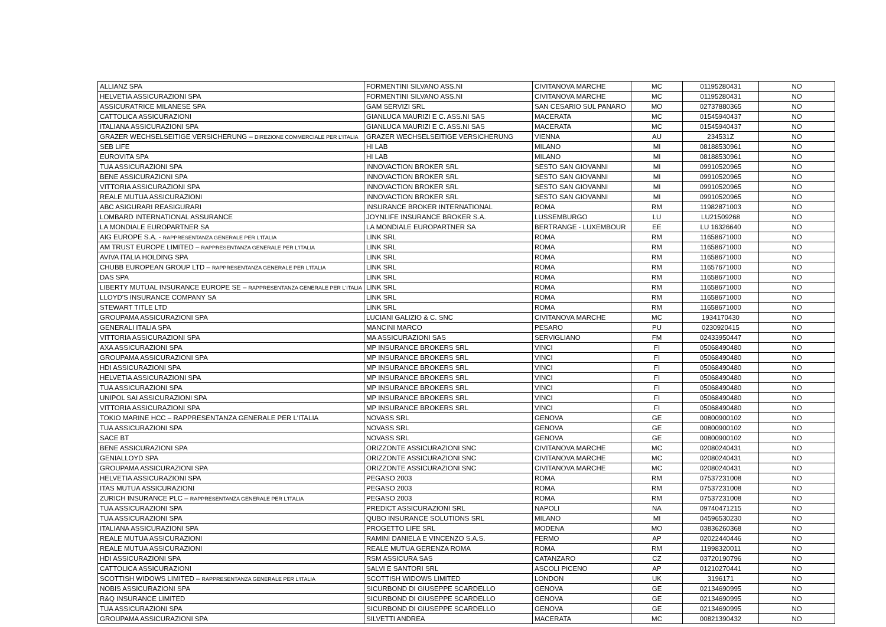| ALLIANZ SPA | FORMENTINI SILVANO ASS.NI | CIVITANOVA MARCHE | MC | 01195280431 | NO |
| HELVETIA ASSICURAZIONI SPA | FORMENTINI SILVANO ASS.NI | CIVITANOVA MARCHE | MC | 01195280431 | NO |
| ASSICURATRICE MILANESE SPA | GAM SERVIZI SRL | SAN CESARIO SUL PANARO | MO | 02737880365 | NO |
| CATTOLICA ASSICURAZIONI | GIANLUCA MAURIZI E C. ASS.NI SAS | MACERATA | MC | 01545940437 | NO |
| ITALIANA ASSICURAZIONI SPA | GIANLUCA MAURIZI E C. ASS.NI SAS | MACERATA | MC | 01545940437 | NO |
| GRAZER WECHSELSEITIGE VERSICHERUNG – DIREZIONE COMMERCIALE PER L'ITALIA | GRAZER WECHSELSEITIGE VERSICHERUNG | VIENNA | AU | 234531Z | NO |
| SEB LIFE | HI LAB | MILANO | MI | 08188530961 | NO |
| EUROVITA SPA | HI LAB | MILANO | MI | 08188530961 | NO |
| TUA ASSICURAZIONI SPA | INNOVACTION BROKER SRL | SESTO SAN GIOVANNI | MI | 09910520965 | NO |
| BENE ASSICURAZIONI SPA | INNOVACTION BROKER SRL | SESTO SAN GIOVANNI | MI | 09910520965 | NO |
| VITTORIA ASSICURAZIONI SPA | INNOVACTION BROKER SRL | SESTO SAN GIOVANNI | MI | 09910520965 | NO |
| REALE MUTUA ASSICURAZIONI | INNOVACTION BROKER SRL | SESTO SAN GIOVANNI | MI | 09910520965 | NO |
| ABC ASIGURARI REASIGURARI | INSURANCE BROKER INTERNATIONAL | ROMA | RM | 11982871003 | NO |
| LOMBARD INTERNATIONAL ASSURANCE | JOYNLIFE INSURANCE BROKER S.A. | LUSSEMBURGO | LU | LU21509268 | NO |
| LA MONDIALE EUROPARTNER SA | LA MONDIALE EUROPARTNER SA | BERTRANGE - LUXEMBOUR | EE | LU 16326640 | NO |
| AIG EUROPE S.A. - RAPPRESENTANZA GENERALE PER L'ITALIA | LINK SRL | ROMA | RM | 11658671000 | NO |
| AM TRUST EUROPE LIMITED – RAPPRESENTANZA GENERALE PER L'ITALIA | LINK SRL | ROMA | RM | 11658671000 | NO |
| AVIVA ITALIA HOLDING SPA | LINK SRL | ROMA | RM | 11658671000 | NO |
| CHUBB EUROPEAN GROUP LTD – RAPPRESENTANZA GENERALE PER L'ITALIA | LINK SRL | ROMA | RM | 11657671000 | NO |
| DAS SPA | LINK SRL | ROMA | RM | 11658671000 | NO |
| LIBERTY MUTUAL INSURANCE EUROPE SE – RAPPRESENTANZA GENERALE PER L'ITALIA | LINK SRL | ROMA | RM | 11658671000 | NO |
| LLOYD'S INSURANCE COMPANY SA | LINK SRL | ROMA | RM | 11658671000 | NO |
| STEWART TITLE LTD | LINK SRL | ROMA | RM | 11658671000 | NO |
| GROUPAMA ASSICURAZIONI SPA | LUCIANI GALIZIO & C. SNC | CIVITANOVA MARCHE | MC | 1934170430 | NO |
| GENERALI ITALIA SPA | MANCINI MARCO | PESARO | PU | 0230920415 | NO |
| VITTORIA ASSICURAZIONI SPA | MA ASSICURAZIONI SAS | SERVIGLIANO | FM | 02433950447 | NO |
| AXA ASSICURAZIONI SPA | MP INSURANCE BROKERS SRL | VINCI | FI | 05068490480 | NO |
| GROUPAMA ASSICURAZIONI SPA | MP INSURANCE BROKERS SRL | VINCI | FI | 05068490480 | NO |
| HDI ASSICURAZIONI SPA | MP INSURANCE BROKERS SRL | VINCI | FI | 05068490480 | NO |
| HELVETIA ASSICURAZIONI SPA | MP INSURANCE BROKERS SRL | VINCI | FI | 05068490480 | NO |
| TUA ASSICURAZIONI SPA | MP INSURANCE BROKERS SRL | VINCI | FI | 05068490480 | NO |
| UNIPOL SAI ASSICURAZIONI SPA | MP INSURANCE BROKERS SRL | VINCI | FI | 05068490480 | NO |
| VITTORIA ASSICURAZIONI SPA | MP INSURANCE BROKERS SRL | VINCI | FI | 05068490480 | NO |
| TOKIO MARINE HCC – RAPPRESENTANZA GENERALE PER L'ITALIA | NOVASS SRL | GENOVA | GE | 00800900102 | NO |
| TUA ASSICURAZIONI SPA | NOVASS SRL | GENOVA | GE | 00800900102 | NO |
| SACE BT | NOVASS SRL | GENOVA | GE | 00800900102 | NO |
| BENE ASSICURAZIONI SPA | ORIZZONTE ASSICURAZIONI SNC | CIVITANOVA MARCHE | MC | 02080240431 | NO |
| GENIALLOYD SPA | ORIZZONTE ASSICURAZIONI SNC | CIVITANOVA MARCHE | MC | 02080240431 | NO |
| GROUPAMA ASSICURAZIONI SPA | ORIZZONTE ASSICURAZIONI SNC | CIVITANOVA MARCHE | MC | 02080240431 | NO |
| HELVETIA ASSICURAZIONI SPA | PEGASO 2003 | ROMA | RM | 07537231008 | NO |
| ITAS MUTUA ASSICURAZIONI | PEGASO 2003 | ROMA | RM | 07537231008 | NO |
| ZURICH INSURANCE PLC – RAPPRESENTANZA GENERALE PER L'ITALIA | PEGASO 2003 | ROMA | RM | 07537231008 | NO |
| TUA ASSICURAZIONI SPA | PREDICT ASSICURAZIONI SRL | NAPOLI | NA | 09740471215 | NO |
| TUA ASSICURAZIONI SPA | QUBO INSURANCE SOLUTIONS SRL | MILANO | MI | 04596530230 | NO |
| ITALIANA ASSICURAZIONI SPA | PROGETTO LIFE SRL | MODENA | MO | 03836260368 | NO |
| REALE MUTUA ASSICURAZIONI | RAMINI DANIELA E VINCENZO S.A.S. | FERMO | AP | 02022440446 | NO |
| REALE MUTUA ASSICURAZIONI | REALE MUTUA GERENZA ROMA | ROMA | RM | 11998320011 | NO |
| HDI ASSICURAZIONI SPA | RSM ASSICURA SAS | CATANZARO | CZ | 03720190796 | NO |
| CATTOLICA ASSICURAZIONI | SALVI E SANTORI SRL | ASCOLI PICENO | AP | 01210270441 | NO |
| SCOTTISH WIDOWS LIMITED – RAPPRESENTANZA GENERALE PER L'ITALIA | SCOTTISH WIDOWS LIMITED | LONDON | UK | 3196171 | NO |
| NOBIS ASSICURAZIONI SPA | SICURBOND DI GIUSEPPE SCARDELLO | GENOVA | GE | 02134690995 | NO |
| R&Q INSURANCE LIMITED | SICURBOND DI GIUSEPPE SCARDELLO | GENOVA | GE | 02134690995 | NO |
| TUA ASSICURAZIONI SPA | SICURBOND DI GIUSEPPE SCARDELLO | GENOVA | GE | 02134690995 | NO |
| GROUPAMA ASSICURAZIONI SPA | SILVETTI ANDREA | MACERATA | MC | 00821390432 | NO |